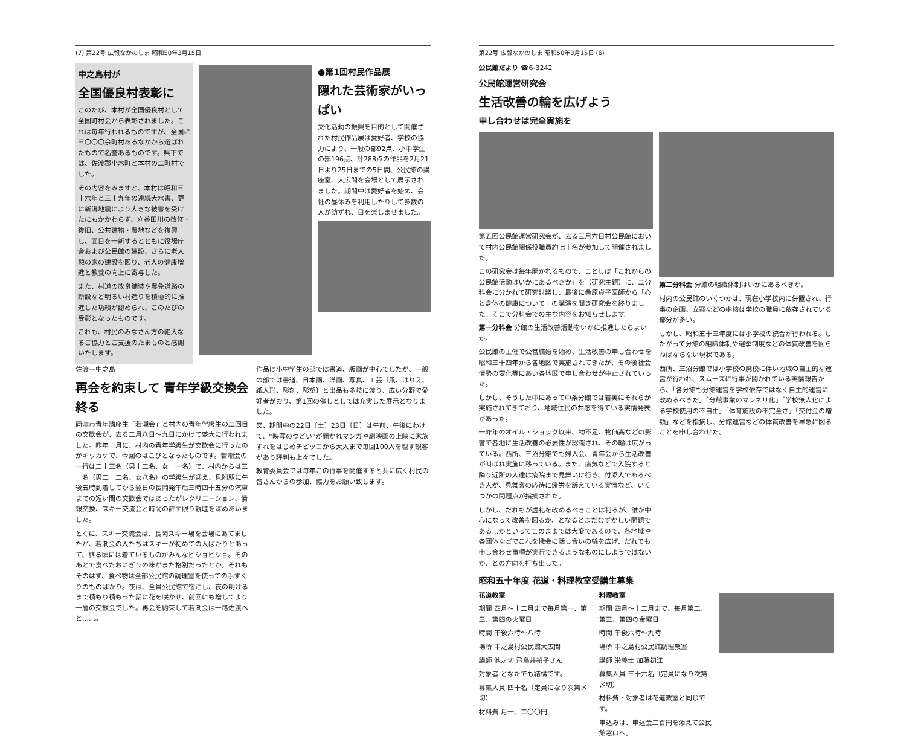(7) 第22号 広報なかのしま 昭和50年3月15日
中之島村が
全国優良村表彰に
このたび、本村が全国優良村として全国町村会から表彰されました。これは毎年行われるものですが、全国に三〇〇〇余町村あるなかから選ばれたもので名誉あるものです。県下では、佐渡郡小木町と本村の二町村でした。
その内容をみますと、本村は昭和三十六年と三十九年の連続大水害、更に新潟地震により大きな被害を受けたにもかかわらず、刈谷田川の改修・復旧、公共建物・農地などを復興し、面目を一新するとともに役場庁舎および公民館の建設、さらに老人憩の家の建設を図り、老人の健康増進と教養の向上に寄与した。
また、村道の改良舗装や農免道路の新設など明るい村造りを積極的に推進した功績が認められ、このたびの受彰となったものです。
これも、村民のみなさん方の絶大なるご協力とご支援のたまものと感謝いたします。
●第1回村民作品展
隠れた芸術家がいっぱい
文化活動の振興を目的として開催された村民作品展は愛好者、学校の協力により、一般の部92点、小中学生の部196点、計288点の作品を2月21日より25日までの5日間、公民館の講座室、大広間を会場として展示されました。期間中は愛好者を始め、会社の昼休みを利用したりして多数の人が訪ずれ、目を楽しませました。
佐渡—中之島
再会を約束して 青年学級交換会終る
両津市青年講座生「若潮会」と村内の青年学級生の二回目の交歓会が、去る二月八日〜九日にかけて盛大に行われました。昨年十月に、村内の青年学級生が交歓会に行ったのがキッカケで、今回のはこびとなったものです。若潮会の一行は二十三名（男十二名、女十一名）で、村内からは三十名（男二十二名、女八名）の学級生が迎え、見附駅に午後五時到着してから翌日の長岡発午后三時四十五分の汽車までの短い間の交歓会ではあったがレクリエーション、情報交換、スキー交流会と時間の許す限り親睦を深めあいました。
とくに、スキー交流会は、長岡スキー場を会場にあてましたが、若潮会の人たちはスキーが初めての人ばかりとあって、終る頃には着ているものがみんなビショビショ。そのあとで食べたおにぎりの味がまた格別だったとか。それもそのはず、食べ物は全部公民館の調理室を使っての手ずくりのものばかり。夜は、全員公民館で宿泊し、夜の明けるまで積もり積もった話に花を咲かせ、前回にも増してより一層の交歓会でした。再会を約束して若潮会は一路佐渡へと……。
作品は小中学生の部では書道、版画が中心でしたが、一般の部では書道、日本画、洋画、写真、工芸〔凧、はりえ、紙人形、彫刻、彫塑〕と出品も多岐に渡り、広い分野で愛好者がおり、第1回の催しとしては充実した展示となりました。
又、期間中の22日〔土〕23日〔日〕は午前、午後にわけて、“映写のつどい”が開かれマンガや劇映画の上映に家族ずれをはじめチビッコから大人まで毎回100人を越す観客があり評判も上々でした。
教育委員会では毎年この行事を開催すると共に広く村民の皆さんからの参加、協力をお願い致します。
第22号 広報なかのしま 昭和50年3月15日 (6)
公民館だより ☎6-3242
公民館運営研究会
生活改善の輪を広げよう
申し合わせは完全実施を
第五回公民館運営研究会が、去る三月六日村公民館において村内公民館関係役職員約七十名が参加して開催されました。
この研究会は毎年開かれるもので、ことしは「これからの公民館活動はいかにあるべきか」を（研究主題）に、二分科会に分かれて研究討議し、最後に桑原貞子医師から「心と身体の健康について」の講演を聞き研究会を終りました。そこで分科会での主な内容をお知らせします。
第一分科会 分館の生活改善活動をいかに推進したらよいか。
公民館の主催で公営結婚を始め、生活改善の申し合わせを昭和三十四年から各地区で実施されてきたが、その後社会情勢の変化等にあい各地区で申し合わせが中止されていった。
しかし、そうした中にあって中条分館では着実にそれらが実施されてきており、地域住民の共感を得ている実情発表があった。
一昨年のオイル・ショック以来、物不足、物価高などの影響で各地に生活改善の必要性が認識され、その輪は広がっている。西所、三沼分館でも婦人会、青年会から生活改善が叫ばれ実施に移っている。また、病気などで入院すると隣り近所の人達は病院まで見舞いに行き、付添人であるべき人が、見舞客の応待に疲労を訴えている実情など、いくつかの問題点が指摘された。
しかし、だれもが虚礼を改めるべきことは判るが、誰が中心になって改善を図るか、となるとまだむずかしい問題である…かといってこのままでは大変であるので、各地域や各団体などでこれを機会に話し合いの輪を広げ、だれでも申し合わせ事項が実行できるようなものにしようではないか、との方向を打ち出した。
第二分科会 分館の組織体制はいかにあるべきか。
村内の公民館のいくつかは、現在小学校内に併置され、行事の企画、立案などの中核は学校の職員に依存されている部分が多い。
しかし、昭和五十三年度には小学校の統合が行われる。したがって分館の組織体制や選挙制度などの体質改善を図らねばならない現状である。
西所、三沼分館では小学校の廃校に伴い地域の自主的な運営が行われ、スムーズに行事が開かれている実情報告から、「各分館も分館運営を学校依存ではなく自主的運営に改めるべきだ」「分館事業のマンネリ化」「学校無人化による学校使用の不自由」「体育施設の不完全さ」「交付金の増額」などを指摘し、分館運営などの体質改善を早急に図ることを申し合わせた。
昭和五十年度 花道・料理教室受講生募集
花道教室
期間 四月〜十二月まで毎月第一、第三、第四の火曜日
時間 午後六時〜八時
場所 中之島村公民館大広間
講師 池之坊 飛鳥井禎子さん
対象者 どなたでも結構です。
募集人員 四十名（定員になり次第〆切）
材料費 月一、二〇〇円
料理教室
期間 四月〜十二月まで、毎月第二、第三、第四の金曜日
時間 午後六時〜九時
場所 中之島村公民館調理教室
講師 栄養士 加藤初江
募集人員 三十六名（定員になり次第〆切）
材料費・対象者は花道教室と同じです。
申込みは、申込金二百円を添えて公民館窓口へ。